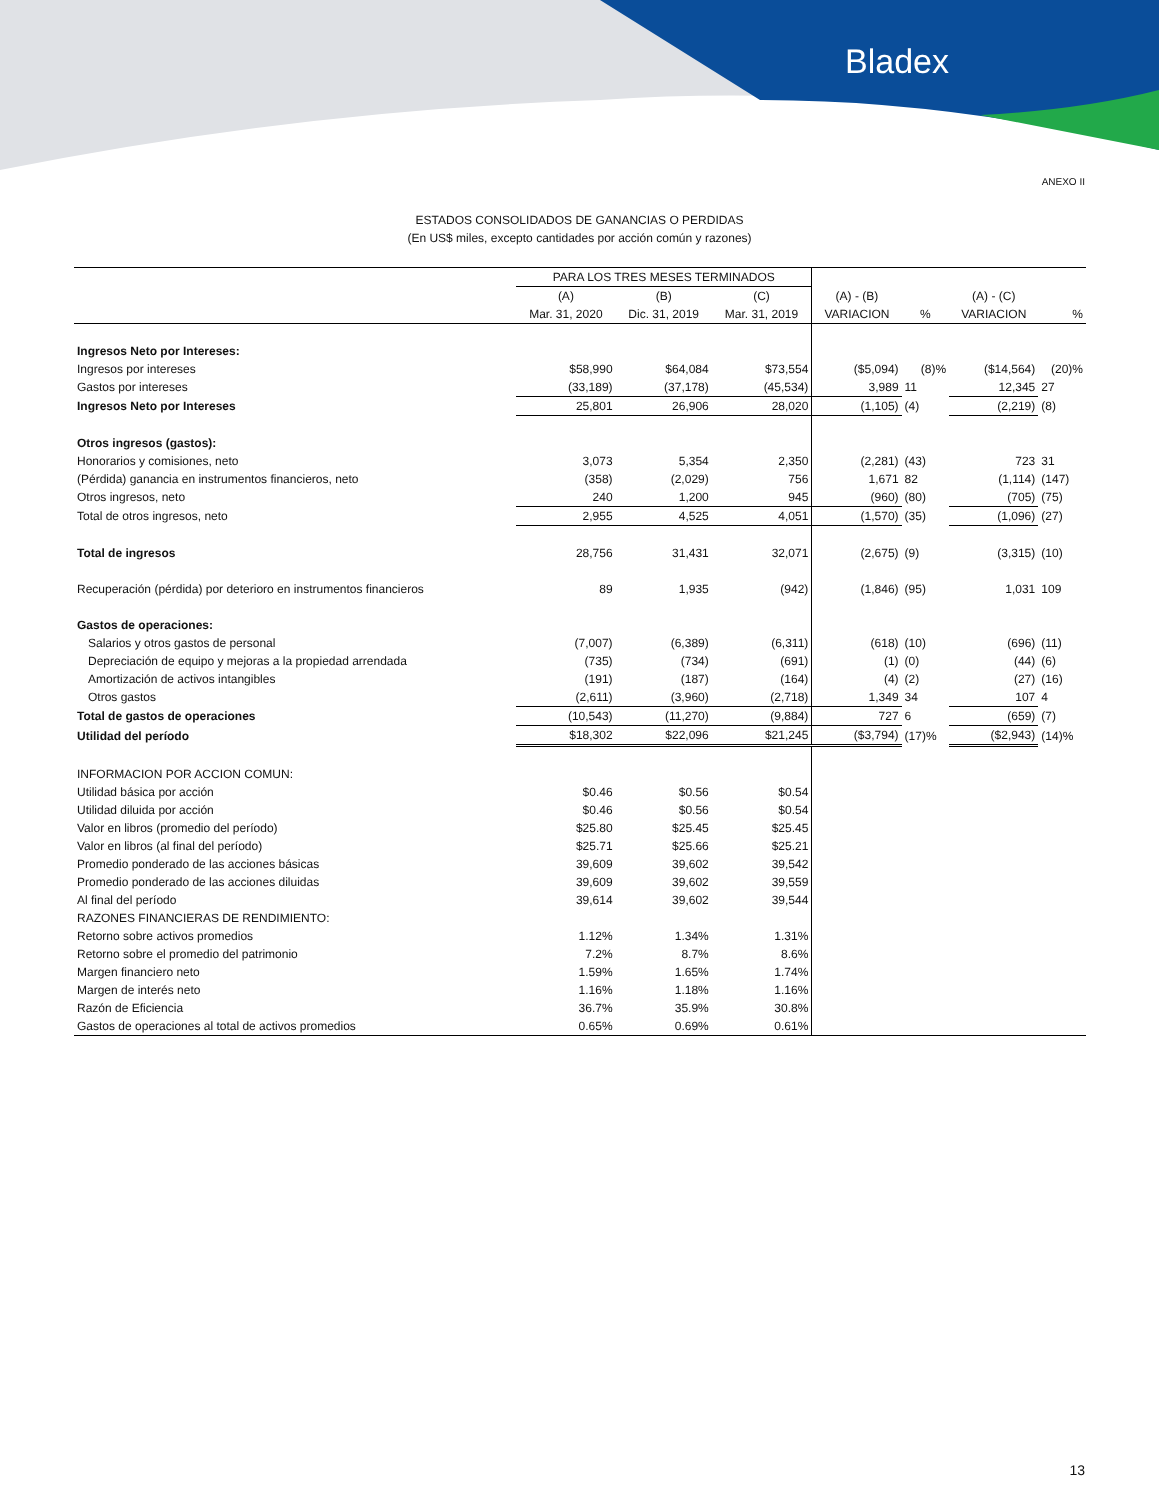Bladex
ANEXO II
ESTADOS CONSOLIDADOS DE GANANCIAS O PERDIDAS
(En US$ miles, excepto cantidades por acción común y razones)
| | PARA LOS TRES MESES TERMINADOS | | | | | | |
| --- | --- | --- | --- | --- | --- | --- | --- |
| | (A) | (B) | (C) | (A) - (B) | | (A) - (C) | |
| | Mar. 31, 2020 | Dic. 31, 2019 | Mar. 31, 2019 | VARIACION | % | VARIACION | % |
| Ingresos Neto por Intereses: | | | | | | | |
| Ingresos por intereses | $58,990 | $64,084 | $73,554 | ($5,094) | (8)% | ($14,564) | (20)% |
| Gastos por intereses | (33,189) | (37,178) | (45,534) | 3,989 | 11 | 12,345 | 27 |
| Ingresos Neto por Intereses | 25,801 | 26,906 | 28,020 | (1,105) | (4) | (2,219) | (8) |
| Otros ingresos (gastos): | | | | | | | |
| Honorarios y comisiones, neto | 3,073 | 5,354 | 2,350 | (2,281) | (43) | 723 | 31 |
| (Pérdida) ganancia en instrumentos financieros, neto | (358) | (2,029) | 756 | 1,671 | 82 | (1,114) | (147) |
| Otros ingresos, neto | 240 | 1,200 | 945 | (960) | (80) | (705) | (75) |
| Total de otros ingresos, neto | 2,955 | 4,525 | 4,051 | (1,570) | (35) | (1,096) | (27) |
| Total de ingresos | 28,756 | 31,431 | 32,071 | (2,675) | (9) | (3,315) | (10) |
| Recuperación (pérdida) por deterioro en instrumentos financieros | 89 | 1,935 | (942) | (1,846) | (95) | 1,031 | 109 |
| Gastos de operaciones: | | | | | | | |
| Salarios y otros gastos de personal | (7,007) | (6,389) | (6,311) | (618) | (10) | (696) | (11) |
| Depreciación de equipo y mejoras a la propiedad arrendada | (735) | (734) | (691) | (1) | (0) | (44) | (6) |
| Amortización de activos intangibles | (191) | (187) | (164) | (4) | (2) | (27) | (16) |
| Otros gastos | (2,611) | (3,960) | (2,718) | 1,349 | 34 | 107 | 4 |
| Total de gastos de operaciones | (10,543) | (11,270) | (9,884) | 727 | 6 | (659) | (7) |
| Utilidad del período | $18,302 | $22,096 | $21,245 | ($3,794) | (17)% | ($2,943) | (14)% |
| INFORMACION POR ACCION COMUN: | | | | | | | |
| Utilidad básica por acción | $0.46 | $0.56 | $0.54 | | | | |
| Utilidad diluida por acción | $0.46 | $0.56 | $0.54 | | | | |
| Valor en libros (promedio del período) | $25.80 | $25.45 | $25.45 | | | | |
| Valor en libros (al final del período) | $25.71 | $25.66 | $25.21 | | | | |
| Promedio ponderado de las acciones básicas | 39,609 | 39,602 | 39,542 | | | | |
| Promedio ponderado de las acciones diluidas | 39,609 | 39,602 | 39,559 | | | | |
| Al final del período | 39,614 | 39,602 | 39,544 | | | | |
| RAZONES FINANCIERAS DE RENDIMIENTO: | | | | | | | |
| Retorno sobre activos promedios | 1.12% | 1.34% | 1.31% | | | | |
| Retorno sobre el promedio del patrimonio | 7.2% | 8.7% | 8.6% | | | | |
| Margen financiero neto | 1.59% | 1.65% | 1.74% | | | | |
| Margen de interés neto | 1.16% | 1.18% | 1.16% | | | | |
| Razón de Eficiencia | 36.7% | 35.9% | 30.8% | | | | |
| Gastos de operaciones al total de activos promedios | 0.65% | 0.69% | 0.61% | | | | |
13